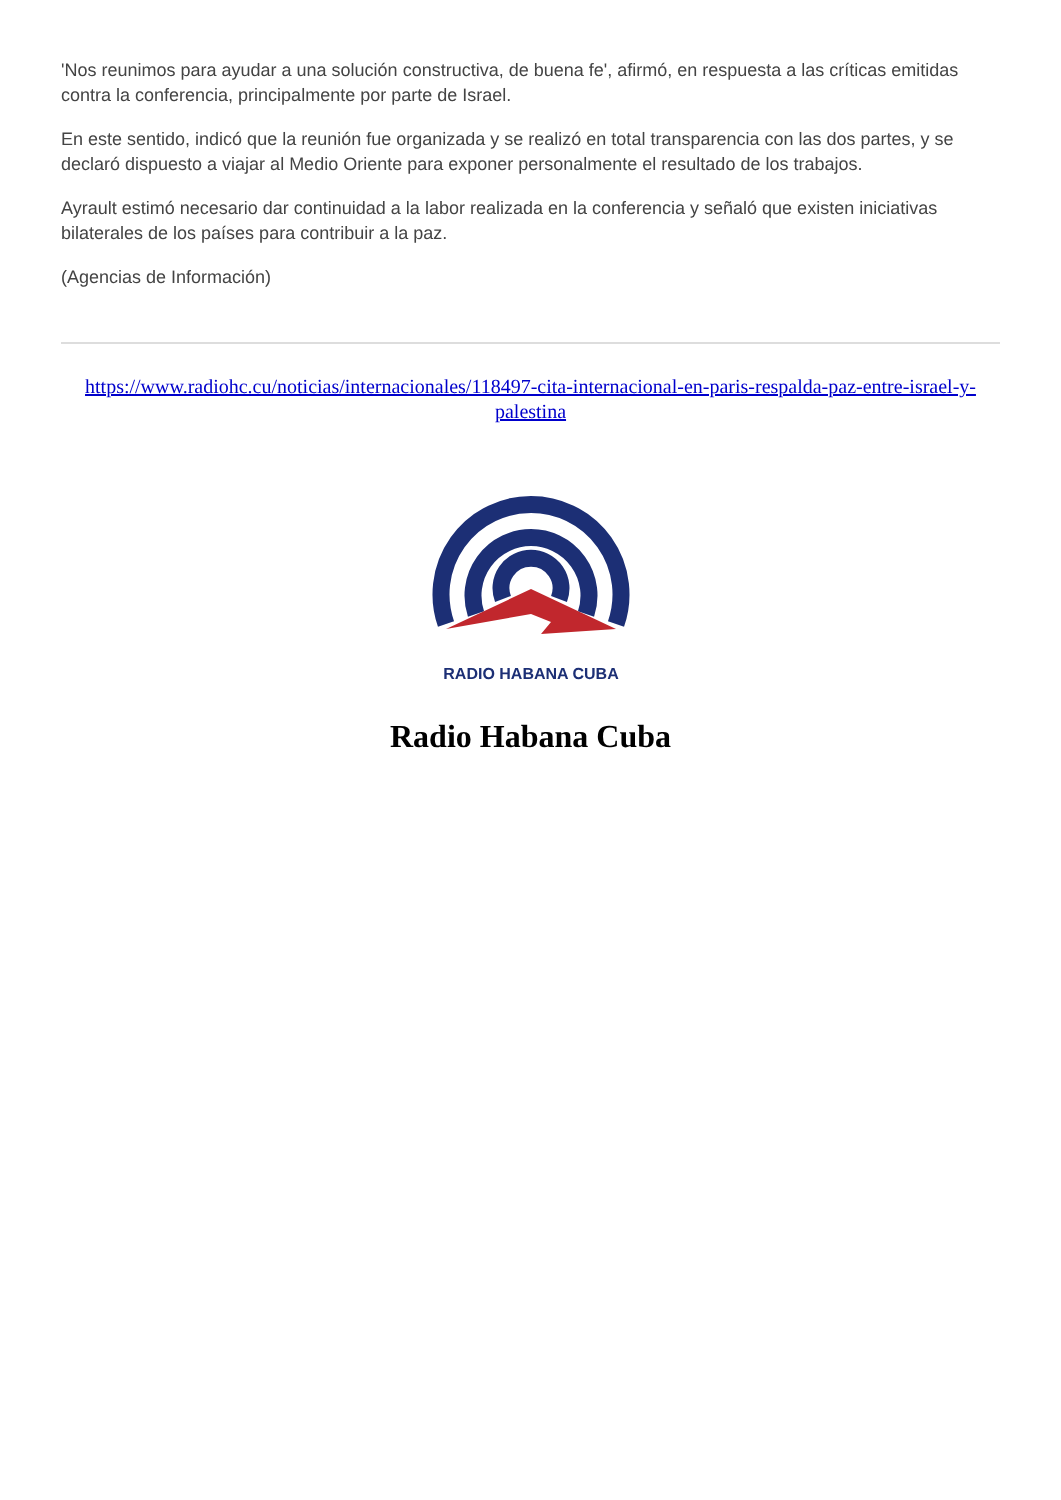'Nos reunimos para ayudar a una solución constructiva, de buena fe', afirmó, en respuesta a las críticas emitidas contra la conferencia, principalmente por parte de Israel.
En este sentido, indicó que la reunión fue organizada y se realizó en total transparencia con las dos partes, y se declaró dispuesto a viajar al Medio Oriente para exponer personalmente el resultado de los trabajos.
Ayrault estimó necesario dar continuidad a la labor realizada en la conferencia y señaló que existen iniciativas bilaterales de los países para contribuir a la paz.
(Agencias de Información)
https://www.radiohc.cu/noticias/internacionales/118497-cita-internacional-en-paris-respalda-paz-entre-israel-y-palestina
RADIO HABANA CUBA
Radio Habana Cuba